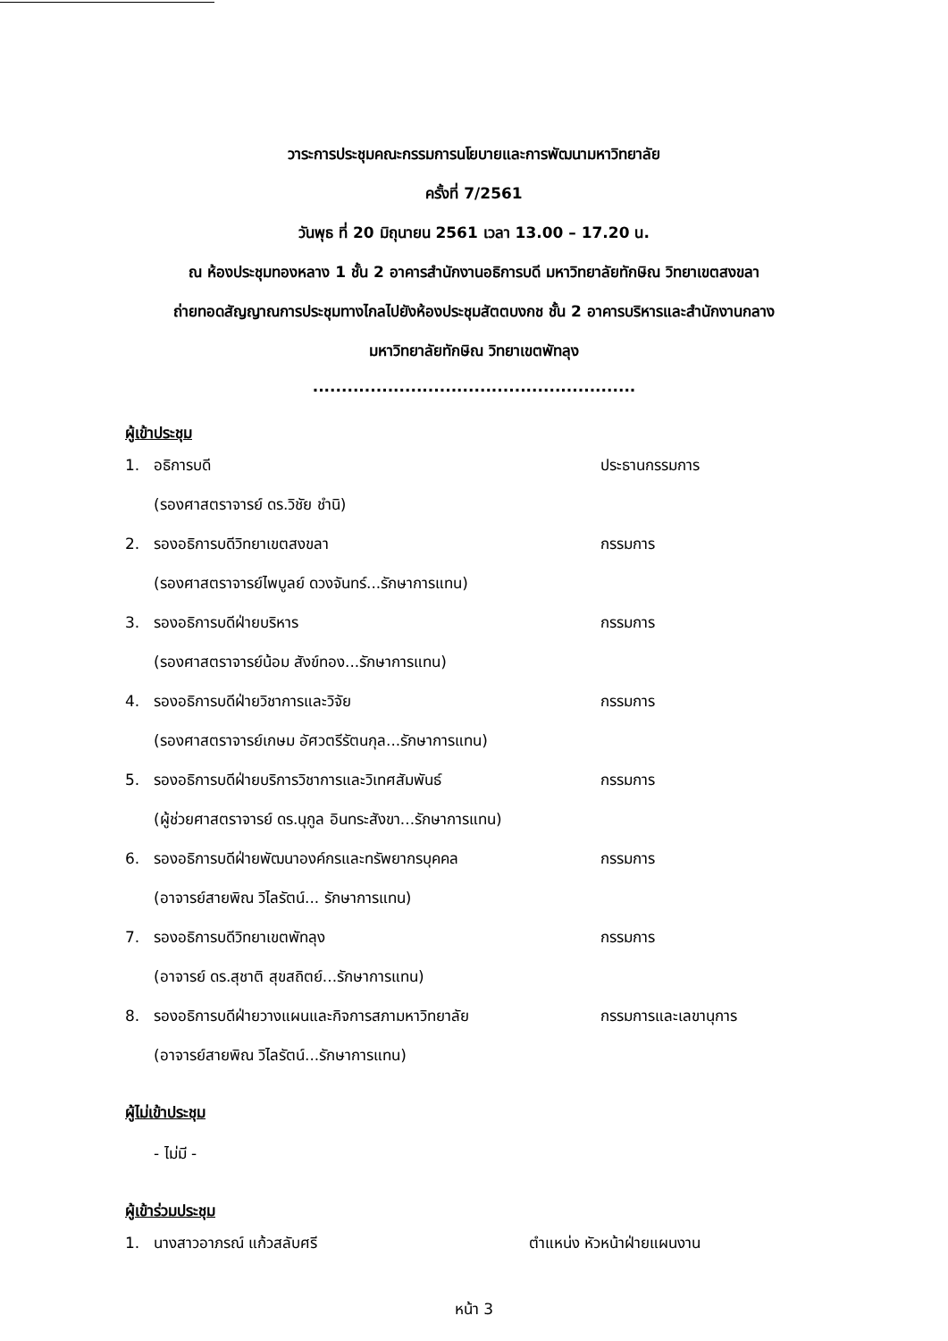วาระการประชุมคณะกรรมการนโยบายและการพัฒนามหาวิทยาลัย
ครั้งที่ 7/2561
วันพุธ ที่ 20 มิถุนายน 2561 เวลา 13.00 – 17.20 น.
ณ ห้องประชุมทองหลาง 1 ชั้น 2 อาคารสำนักงานอธิการบดี มหาวิทยาลัยทักษิณ วิทยาเขตสงขลา
ถ่ายทอดสัญญาณการประชุมทางไกลไปยังห้องประชุมสัตตบงกช ชั้น 2 อาคารบริหารและสำนักงานกลาง
มหาวิทยาลัยทักษิณ วิทยาเขตพัทลุง
........................................................
ผู้เข้าประชุม
1. อธิการบดี ประธานกรรมการ
(รองศาสตราจารย์ ดร.วิชัย ชำนิ)
2. รองอธิการบดีวิทยาเขตสงขลา กรรมการ
(รองศาสตราจารย์ไพบูลย์ ดวงจันทร์...รักษาการแทน)
3. รองอธิการบดีฝ่ายบริหาร กรรมการ
(รองศาสตราจารย์น้อม สังข์ทอง...รักษาการแทน)
4. รองอธิการบดีฝ่ายวิชาการและวิจัย กรรมการ
(รองศาสตราจารย์เกษม อัศวตรีรัตนกุล...รักษาการแทน)
5. รองอธิการบดีฝ่ายบริการวิชาการและวิเทศสัมพันธ์ กรรมการ
(ผู้ช่วยศาสตราจารย์ ดร.นุกูล อินทระสังขา...รักษาการแทน)
6. รองอธิการบดีฝ่ายพัฒนาองค์กรและทรัพยากรบุคคล กรรมการ
(อาจารย์สายพิณ วิไลรัตน์... รักษาการแทน)
7. รองอธิการบดีวิทยาเขตพัทลุง กรรมการ
(อาจารย์ ดร.สุชาติ สุขสถิตย์...รักษาการแทน)
8. รองอธิการบดีฝ่ายวางแผนและกิจการสภามหาวิทยาลัย กรรมการและเลขานุการ
(อาจารย์สายพิณ วิไลรัตน์...รักษาการแทน)
ผู้ไม่เข้าประชุม
- ไม่มี -
ผู้เข้าร่วมประชุม
1. นางสาวอาภรณ์ แก้วสลับศรี ตำแหน่ง หัวหน้าฝ่ายแผนงาน
หน้า 3